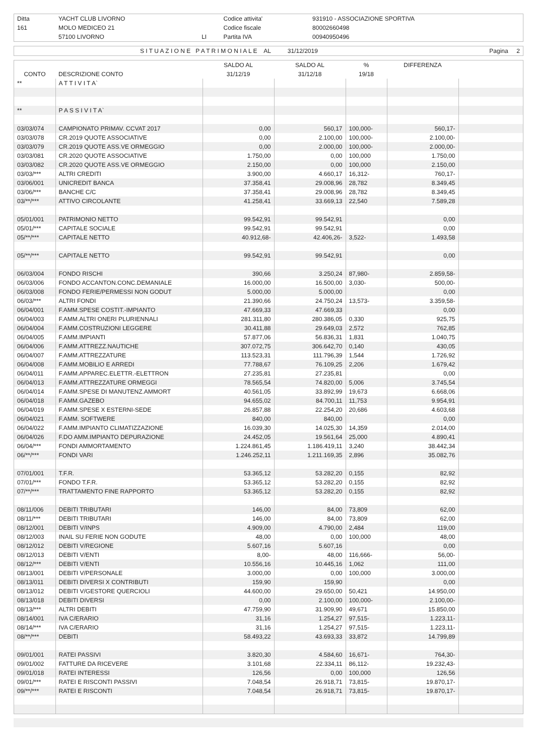| Ditta | YACHT CLUB LIVORNO | | Codice attivita' | 931910 - ASSOCIAZIONE SPORTIVA |
| 161 | MOLO MEDICEO 21 | | Codice fiscale | 80002660498 |
| | 57100 LIVORNO | LI | Partita IVA | 00940950496 |
| S I T U A Z I O N E P A T R I M O N I A L E AL 31/12/2019 | Pagina 2 |
| | | SALDO AL | SALDO AL | % | DIFFERENZA | |
| --- | --- | --- | --- | --- | --- | --- |
| CONTO | DESCRIZIONE CONTO | 31/12/19 | 31/12/18 | 19/18 | | |
| ** | A T T I V I T A` | | | | | |
| ** | P A S S I V I T A` | | | | | |
| 03/03/074 | CAMPIONATO PRIMAV. CCVAT 2017 | 0,00 | 560,17 | 100,000- | 560,17- | |
| 03/03/078 | CR.2019 QUOTE ASSOCIATIVE | 0,00 | 2.100,00 | 100,000- | 2.100,00- | |
| 03/03/079 | CR.2019 QUOTE ASS.VE ORMEGGIO | 0,00 | 2.000,00 | 100,000- | 2.000,00- | |
| 03/03/081 | CR.2020 QUOTE ASSOCIATIVE | 1.750,00 | 0,00 | 100,000 | 1.750,00 | |
| 03/03/082 | CR.2020 QUOTE ASS.VE ORMEGGIO | 2.150,00 | 0,00 | 100,000 | 2.150,00 | |
| 03/03/*** | ALTRI CREDITI | 3.900,00 | 4.660,17 | 16,312- | 760,17- | |
| 03/06/001 | UNICREDIT BANCA | 37.358,41 | 29.008,96 | 28,782 | 8.349,45 | |
| 03/06/*** | BANCHE C/C | 37.358,41 | 29.008,96 | 28,782 | 8.349,45 | |
| 03/**/*** | ATTIVO CIRCOLANTE | 41.258,41 | 33.669,13 | 22,540 | 7.589,28 | |
| 05/01/001 | PATRIMONIO NETTO | 99.542,91 | 99.542,91 | | 0,00 | |
| 05/01/*** | CAPITALE SOCIALE | 99.542,91 | 99.542,91 | | 0,00 | |
| 05/**/*** | CAPITALE NETTO | 40.912,68- | 42.406,26- | 3,522- | 1.493,58 | |
| 05/**/*** | CAPITALE NETTO | 99.542,91 | 99.542,91 | | 0,00 | |
| 06/03/004 | FONDO RISCHI | 390,66 | 3.250,24 | 87,980- | 2.859,58- | |
| 06/03/006 | FONDO ACCANTON.CONC.DEMANIALE | 16.000,00 | 16.500,00 | 3,030- | 500,00- | |
| 06/03/008 | FONDO FERIE/PERMESSI NON GODUT | 5.000,00 | 5.000,00 | | 0,00 | |
| 06/03/*** | ALTRI FONDI | 21.390,66 | 24.750,24 | 13,573- | 3.359,58- | |
| 06/04/001 | F.AMM.SPESE COSTIT.-IMPIANTO | 47.669,33 | 47.669,33 | | 0,00 | |
| 06/04/003 | F.AMM.ALTRI ONERI PLURIENNALI | 281.311,80 | 280.386,05 | 0,330 | 925,75 | |
| 06/04/004 | F.AMM.COSTRUZIONI LEGGERE | 30.411,88 | 29.649,03 | 2,572 | 762,85 | |
| 06/04/005 | F.AMM.IMPIANTI | 57.877,06 | 56.836,31 | 1,831 | 1.040,75 | |
| 06/04/006 | F.AMM.ATTREZZ.NAUTICHE | 307.072,75 | 306.642,70 | 0,140 | 430,05 | |
| 06/04/007 | F.AMM.ATTREZZATURE | 113.523,31 | 111.796,39 | 1,544 | 1.726,92 | |
| 06/04/008 | F.AMM.MOBILIO E ARREDI | 77.788,67 | 76.109,25 | 2,206 | 1.679,42 | |
| 06/04/011 | F.AMM.APPAREC.ELETTR.-ELETTRON | 27.235,81 | 27.235,81 | | 0,00 | |
| 06/04/013 | F.AMM.ATTREZZATURE ORMEGGI | 78.565,54 | 74.820,00 | 5,006 | 3.745,54 | |
| 06/04/014 | F.AMM.SPESE DI MANUTENZ.AMMORT | 40.561,05 | 33.892,99 | 19,673 | 6.668,06 | |
| 06/04/018 | F.AMM.GAZEBO | 94.655,02 | 84.700,11 | 11,753 | 9.954,91 | |
| 06/04/019 | F.AMM.SPESE X ESTERNI-SEDE | 26.857,88 | 22.254,20 | 20,686 | 4.603,68 | |
| 06/04/021 | F.AMM. SOFTWERE | 840,00 | 840,00 | | 0,00 | |
| 06/04/022 | F.AMM.IMPIANTO CLIMATIZZAZIONE | 16.039,30 | 14.025,30 | 14,359 | 2.014,00 | |
| 06/04/026 | F.DO AMM.IMPIANTO DEPURAZIONE | 24.452,05 | 19.561,64 | 25,000 | 4.890,41 | |
| 06/04/*** | FONDI AMMORTAMENTO | 1.224.861,45 | 1.186.419,11 | 3,240 | 38.442,34 | |
| 06/**/*** | FONDI VARI | 1.246.252,11 | 1.211.169,35 | 2,896 | 35.082,76 | |
| 07/01/001 | T.F.R. | 53.365,12 | 53.282,20 | 0,155 | 82,92 | |
| 07/01/*** | FONDO T.F.R. | 53.365,12 | 53.282,20 | 0,155 | 82,92 | |
| 07/**/*** | TRATTAMENTO FINE RAPPORTO | 53.365,12 | 53.282,20 | 0,155 | 82,92 | |
| 08/11/006 | DEBITI TRIBUTARI | 146,00 | 84,00 | 73,809 | 62,00 | |
| 08/11/*** | DEBITI TRIBUTARI | 146,00 | 84,00 | 73,809 | 62,00 | |
| 08/12/001 | DEBITI V/INPS | 4.909,00 | 4.790,00 | 2,484 | 119,00 | |
| 08/12/003 | INAIL SU FERIE NON GODUTE | 48,00 | 0,00 | 100,000 | 48,00 | |
| 08/12/012 | DEBITI V/REGIONE | 5.607,16 | 5.607,16 | | 0,00 | |
| 08/12/013 | DEBITI V/ENTI | 8,00- | 48,00 | 116,666- | 56,00- | |
| 08/12/*** | DEBITI V/ENTI | 10.556,16 | 10.445,16 | 1,062 | 111,00 | |
| 08/13/001 | DEBITI V/PERSONALE | 3.000,00 | 0,00 | 100,000 | 3.000,00 | |
| 08/13/011 | DEBITI DIVERSI X CONTRIBUTI | 159,90 | 159,90 | | 0,00 | |
| 08/13/012 | DEBITI V/GESTORE QUERCIOLI | 44.600,00 | 29.650,00 | 50,421 | 14.950,00 | |
| 08/13/018 | DEBITI DIVERSI | 0,00 | 2.100,00 | 100,000- | 2.100,00- | |
| 08/13/*** | ALTRI DEBITI | 47.759,90 | 31.909,90 | 49,671 | 15.850,00 | |
| 08/14/001 | IVA C/ERARIO | 31,16 | 1.254,27 | 97,515- | 1.223,11- | |
| 08/14/*** | IVA C/ERARIO | 31,16 | 1.254,27 | 97,515- | 1.223,11- | |
| 08/**/*** | DEBITI | 58.493,22 | 43.693,33 | 33,872 | 14.799,89 | |
| 09/01/001 | RATEI PASSIVI | 3.820,30 | 4.584,60 | 16,671- | 764,30- | |
| 09/01/002 | FATTURE DA RICEVERE | 3.101,68 | 22.334,11 | 86,112- | 19.232,43- | |
| 09/01/018 | RATEI INTERESSI | 126,56 | 0,00 | 100,000 | 126,56 | |
| 09/01/*** | RATEI E RISCONTI PASSIVI | 7.048,54 | 26.918,71 | 73,815- | 19.870,17- | |
| 09/**/*** | RATEI E RISCONTI | 7.048,54 | 26.918,71 | 73,815- | 19.870,17- | |